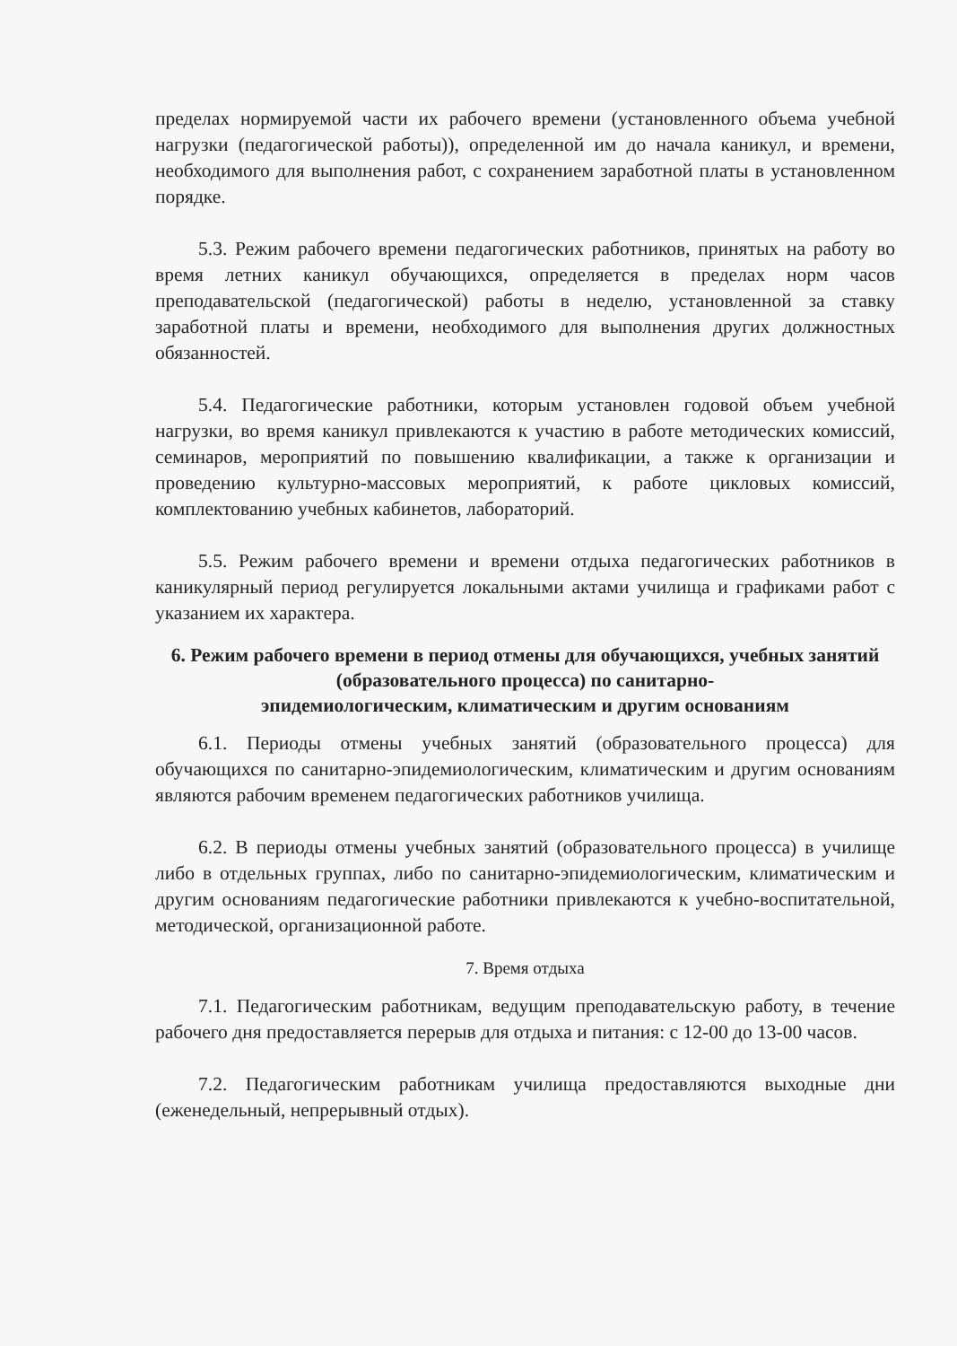пределах нормируемой части их рабочего времени (установленного объема учебной нагрузки (педагогической работы)), определенной им до начала каникул, и времени, необходимого для выполнения работ, с сохранением заработной платы в установленном порядке.
5.3. Режим рабочего времени педагогических работников, принятых на работу во время летних каникул обучающихся, определяется в пределах норм часов преподавательской (педагогической) работы в неделю, установленной за ставку заработной платы и времени, необходимого для выполнения других должностных обязанностей.
5.4. Педагогические работники, которым установлен годовой объем учебной нагрузки, во время каникул привлекаются к участию в работе методических комиссий, семинаров, мероприятий по повышению квалификации, а также к организации и проведению культурно-массовых мероприятий, к работе цикловых комиссий, комплектованию учебных кабинетов, лабораторий.
5.5. Режим рабочего времени и времени отдыха педагогических работников в каникулярный период регулируется локальными актами училища и графиками работ с указанием их характера.
6. Режим рабочего времени в период отмены для обучающихся, учебных занятий (образовательного процесса) по санитарно-
эпидемиологическим, климатическим и другим основаниям
6.1. Периоды отмены учебных занятий (образовательного процесса) для обучающихся по санитарно-эпидемиологическим, климатическим и другим основаниям являются рабочим временем педагогических работников училища.
6.2. В периоды отмены учебных занятий (образовательного процесса) в училище либо в отдельных группах, либо по санитарно-эпидемиологическим, климатическим и другим основаниям педагогические работники привлекаются к учебно-воспитательной, методической, организационной работе.
7. Время отдыха
7.1. Педагогическим работникам, ведущим преподавательскую работу, в течение рабочего дня предоставляется перерыв для отдыха и питания: с 12-00 до 13-00 часов.
7.2. Педагогическим работникам училища предоставляются выходные дни (еженедельный, непрерывный отдых).